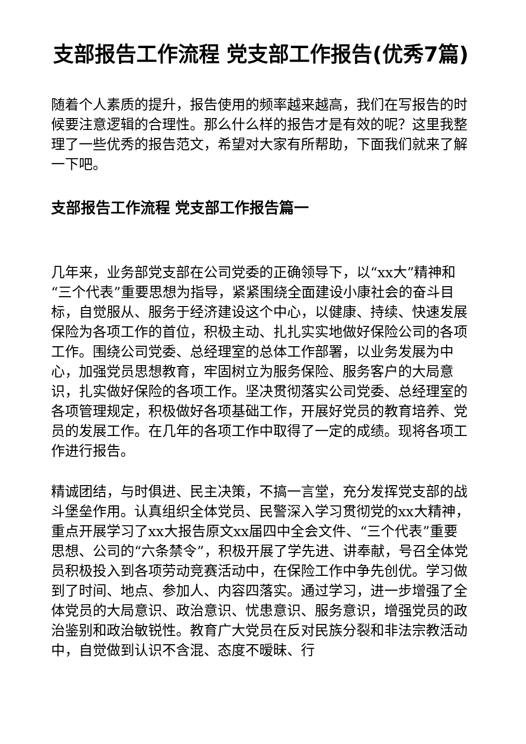支部报告工作流程 党支部工作报告(优秀7篇)
随着个人素质的提升，报告使用的频率越来越高，我们在写报告的时候要注意逻辑的合理性。那么什么样的报告才是有效的呢？这里我整理了一些优秀的报告范文，希望对大家有所帮助，下面我们就来了解一下吧。
支部报告工作流程 党支部工作报告篇一
几年来，业务部党支部在公司党委的正确领导下，以“xx大”精神和“三个代表”重要思想为指导，紧紧围绕全面建设小康社会的奋斗目标，自觉服从、服务于经济建设这个中心，以健康、持续、快速发展保险为各项工作的首位，积极主动、扎扎实实地做好保险公司的各项工作。围绕公司党委、总经理室的总体工作部署，以业务发展为中心，加强党员思想教育，牢固树立为服务保险、服务客户的大局意识，扎实做好保险的各项工作。坚决贯彻落实公司党委、总经理室的各项管理规定，积极做好各项基础工作，开展好党员的教育培养、党员的发展工作。在几年的各项工作中取得了一定的成绩。现将各项工作进行报告。
精诚团结，与时俱进、民主决策，不搞一言堂，充分发挥党支部的战斗堡垒作用。认真组织全体党员、民警深入学习贯彻党的xx大精神，重点开展学习了xx大报告原文xx届四中全会文件、“三个代表”重要思想、公司的“六条禁令”，积极开展了学先进、讲奉献，号召全体党员积极投入到各项劳动竞赛活动中，在保险工作中争先创优。学习做到了时间、地点、参加人、内容四落实。通过学习，进一步增强了全体党员的大局意识、政治意识、忧患意识、服务意识，增强党员的政治鉴别和政治敏锐性。教育广大党员在反对民族分裂和非法宗教活动中，自觉做到认识不含混、态度不暧昧、行